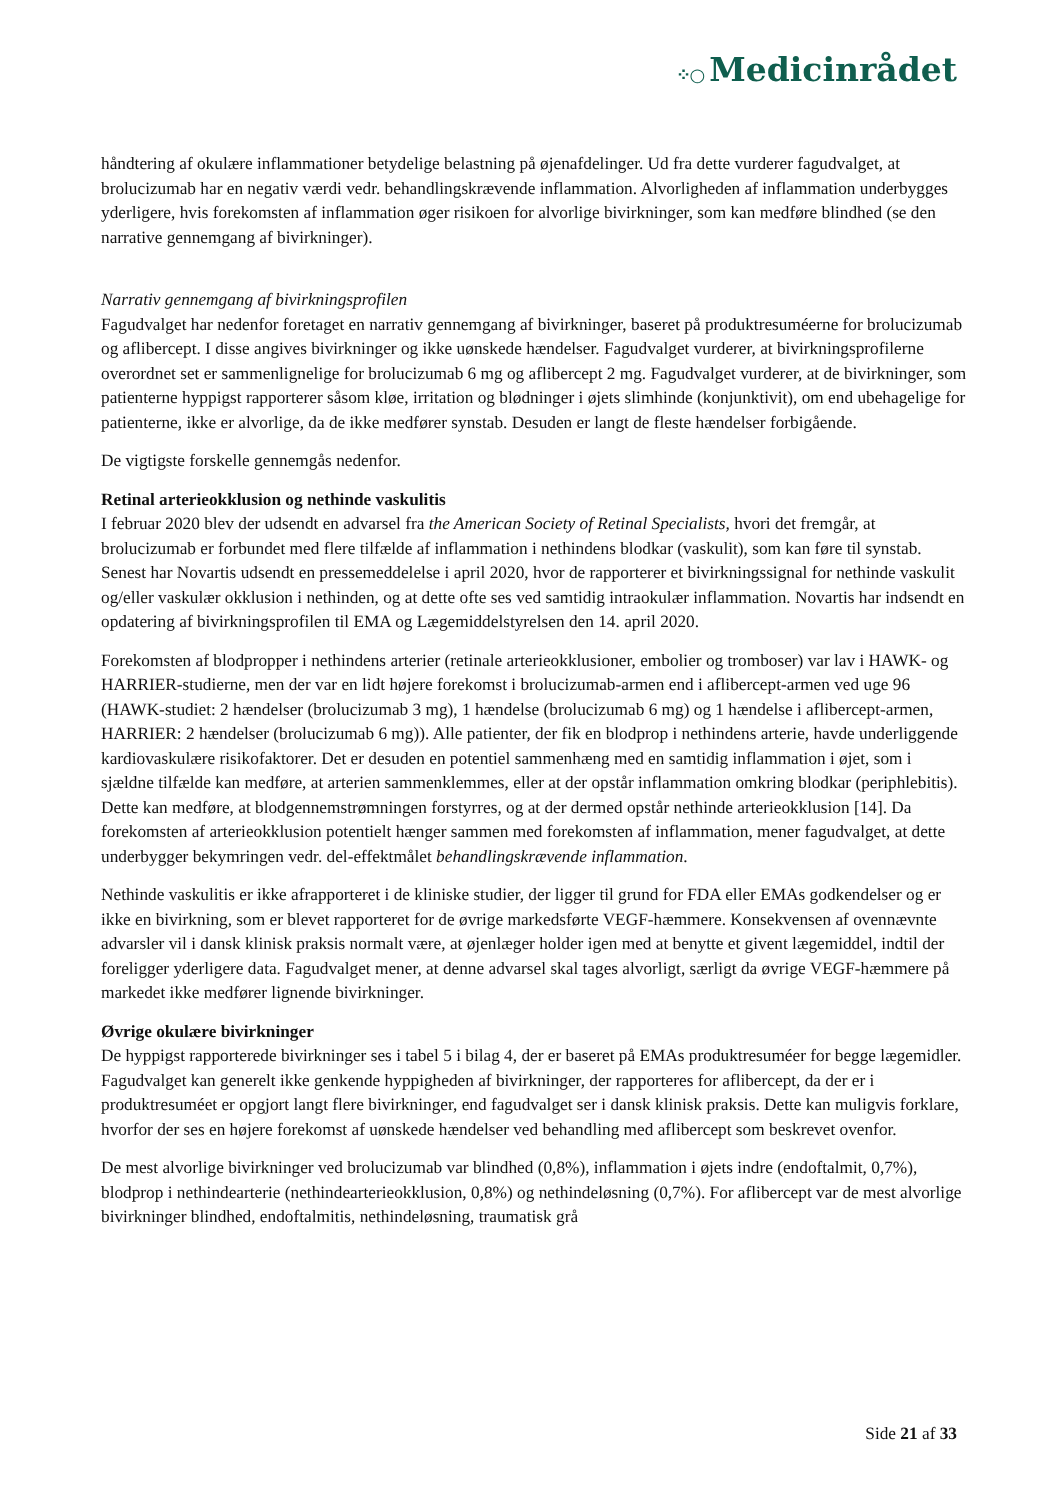⁘○ Medicinrådet
håndtering af okulære inflammationer betydelige belastning på øjenafdelinger. Ud fra dette vurderer fagudvalget, at brolucizumab har en negativ værdi vedr. behandlingskrævende inflammation. Alvorligheden af inflammation underbygges yderligere, hvis forekomsten af inflammation øger risikoen for alvorlige bivirkninger, som kan medføre blindhed (se den narrative gennemgang af bivirkninger).
Narrativ gennemgang af bivirkningsprofilen
Fagudvalget har nedenfor foretaget en narrativ gennemgang af bivirkninger, baseret på produktresuméerne for brolucizumab og aflibercept. I disse angives bivirkninger og ikke uønskede hændelser. Fagudvalget vurderer, at bivirkningsprofilerne overordnet set er sammenlignelige for brolucizumab 6 mg og aflibercept 2 mg. Fagudvalget vurderer, at de bivirkninger, som patienterne hyppigst rapporterer såsom kløe, irritation og blødninger i øjets slimhinde (konjunktivit), om end ubehagelige for patienterne, ikke er alvorlige, da de ikke medfører synstab. Desuden er langt de fleste hændelser forbigående.
De vigtigste forskelle gennemgås nedenfor.
Retinal arterieokklusion og nethinde vaskulitis
I februar 2020 blev der udsendt en advarsel fra the American Society of Retinal Specialists, hvori det fremgår, at brolucizumab er forbundet med flere tilfælde af inflammation i nethindens blodkar (vaskulit), som kan føre til synstab. Senest har Novartis udsendt en pressemeddelelse i april 2020, hvor de rapporterer et bivirkningssignal for nethinde vaskulit og/eller vaskulær okklusion i nethinden, og at dette ofte ses ved samtidig intraokulær inflammation. Novartis har indsendt en opdatering af bivirkningsprofilen til EMA og Lægemiddelstyrelsen den 14. april 2020.
Forekomsten af blodpropper i nethindens arterier (retinale arterieokklusioner, embolier og tromboser) var lav i HAWK- og HARRIER-studierne, men der var en lidt højere forekomst i brolucizumab-armen end i aflibercept-armen ved uge 96 (HAWK-studiet: 2 hændelser (brolucizumab 3 mg), 1 hændelse (brolucizumab 6 mg) og 1 hændelse i aflibercept-armen, HARRIER: 2 hændelser (brolucizumab 6 mg)). Alle patienter, der fik en blodprop i nethindens arterie, havde underliggende kardiovaskulære risikofaktorer. Det er desuden en potentiel sammenhæng med en samtidig inflammation i øjet, som i sjældne tilfælde kan medføre, at arterien sammenklemmes, eller at der opstår inflammation omkring blodkar (periphlebitis). Dette kan medføre, at blodgennemstrømningen forstyrres, og at der dermed opstår nethinde arterieokklusion [14]. Da forekomsten af arterieokklusion potentielt hænger sammen med forekomsten af inflammation, mener fagudvalget, at dette underbygger bekymringen vedr. del-effektmålet behandlingskrævende inflammation.
Nethinde vaskulitis er ikke afrapporteret i de kliniske studier, der ligger til grund for FDA eller EMAs godkendelser og er ikke en bivirkning, som er blevet rapporteret for de øvrige markedsførte VEGF-hæmmere. Konsekvensen af ovennævnte advarsler vil i dansk klinisk praksis normalt være, at øjenlæger holder igen med at benytte et givent lægemiddel, indtil der foreligger yderligere data. Fagudvalget mener, at denne advarsel skal tages alvorligt, særligt da øvrige VEGF-hæmmere på markedet ikke medfører lignende bivirkninger.
Øvrige okulære bivirkninger
De hyppigst rapporterede bivirkninger ses i tabel 5 i bilag 4, der er baseret på EMAs produktresuméer for begge lægemidler. Fagudvalget kan generelt ikke genkende hyppigheden af bivirkninger, der rapporteres for aflibercept, da der er i produktresuméet er opgjort langt flere bivirkninger, end fagudvalget ser i dansk klinisk praksis. Dette kan muligvis forklare, hvorfor der ses en højere forekomst af uønskede hændelser ved behandling med aflibercept som beskrevet ovenfor.
De mest alvorlige bivirkninger ved brolucizumab var blindhed (0,8%), inflammation i øjets indre (endoftalmit, 0,7%), blodprop i nethindearterie (nethindearterieokklusion, 0,8%) og nethindeløsning (0,7%). For aflibercept var de mest alvorlige bivirkninger blindhed, endoftalmitis, nethindeløsning, traumatisk grå
Side 21 af 33